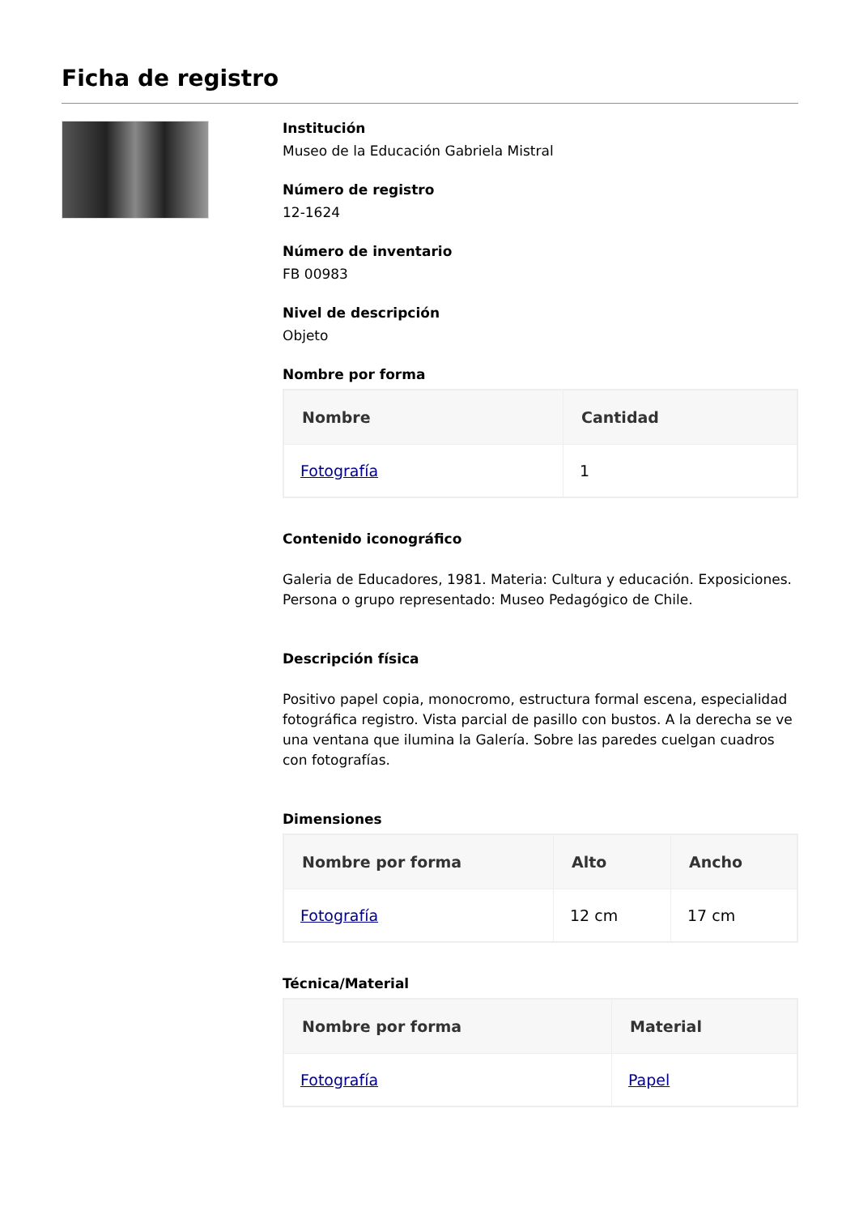Ficha de registro
Institución
Museo de la Educación Gabriela Mistral
Número de registro
12-1624
Número de inventario
FB 00983
Nivel de descripción
Objeto
Nombre por forma
| Nombre | Cantidad |
| --- | --- |
| Fotografía | 1 |
Contenido iconográfico
Galeria de Educadores, 1981. Materia: Cultura y educación. Exposiciones. Persona o grupo representado: Museo Pedagógico de Chile.
Descripción física
Positivo papel copia, monocromo, estructura formal escena, especialidad fotográfica registro. Vista parcial de pasillo con bustos. A la derecha se ve una ventana que ilumina la Galería. Sobre las paredes cuelgan cuadros con fotografías.
Dimensiones
| Nombre por forma | Alto | Ancho |
| --- | --- | --- |
| Fotografía | 12 cm | 17 cm |
Técnica/Material
| Nombre por forma | Material |
| --- | --- |
| Fotografía | Papel |